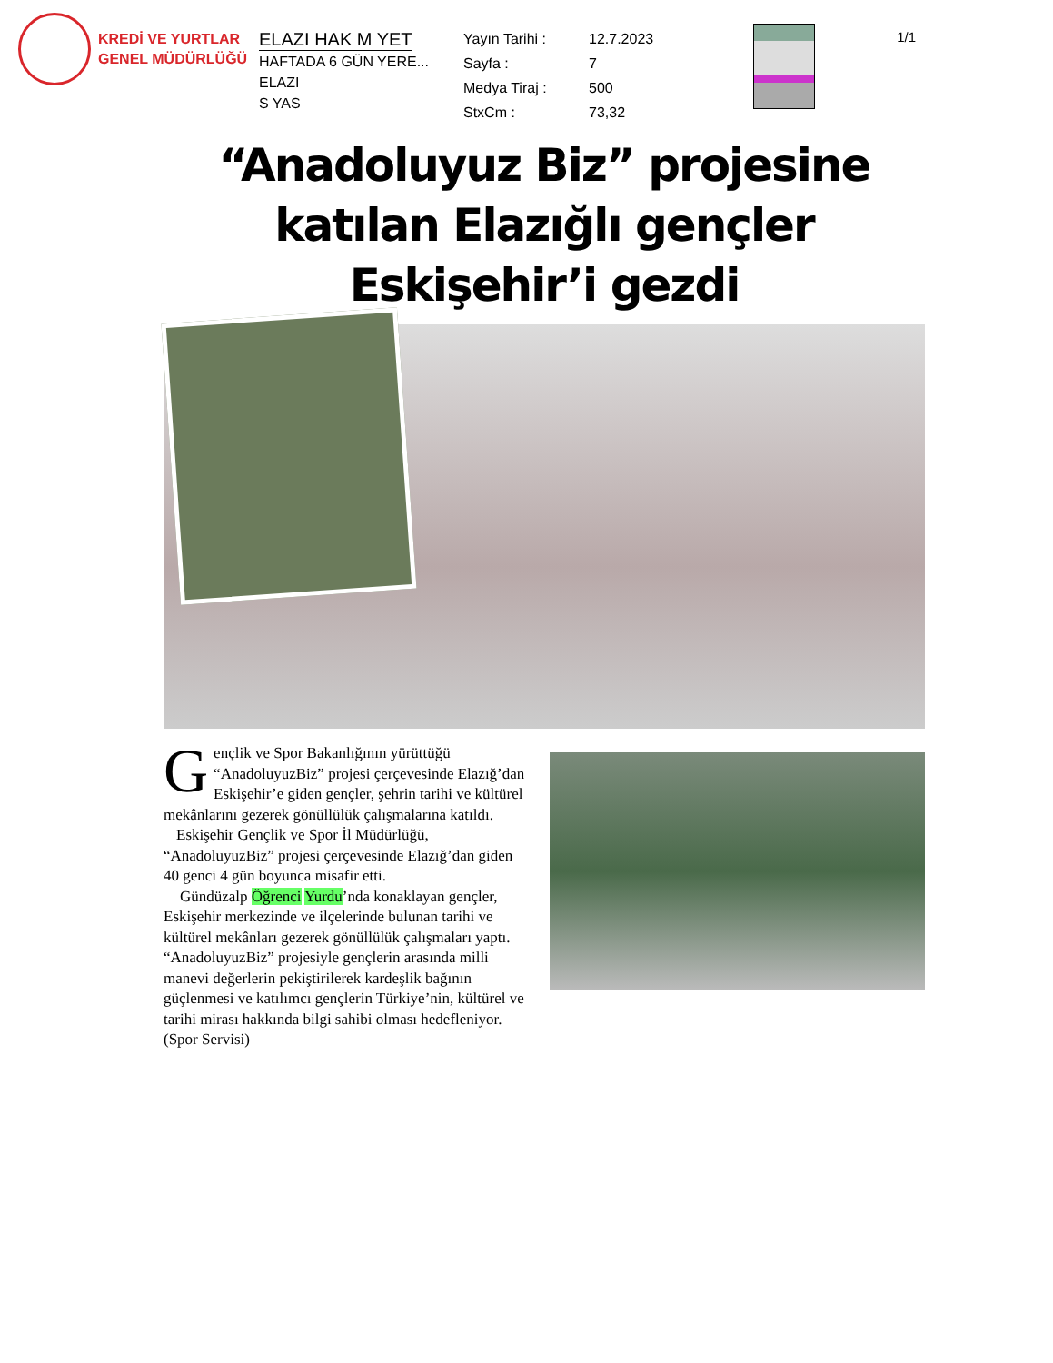KREDİ VE YURTLAR
GENEL MÜDÜRLÜĞÜ
ELAZI HAK M YET
HAFTADA 6 GÜN YERE...
ELAZI
S YAS
| Yayın Tarihi : | 12.7.2023 |
| Sayfa : | 7 |
| Medya Tiraj : | 500 |
| StxCm : | 73,32 |
1/1
“Anadoluyuz Biz” projesine katılan Elazığlı gençler Eskişehir’i gezdi
Gençlik ve Spor Bakanlığının yürüttüğü “AnadoluyuzBiz” projesi çerçevesinde Elazığ’dan Eskişehir’e giden gençler, şehrin tarihi ve kültürel mekânlarını gezerek gönüllülük çalışmalarına katıldı.
Eskişehir Gençlik ve Spor İl Müdürlüğü, “AnadoluyuzBiz” projesi çerçevesinde Elazığ’dan giden 40 genci 4 gün boyunca misafir etti.
Gündüzalp Öğrenci Yurdu’nda konaklayan gençler, Eskişehir merkezinde ve ilçelerinde bulunan tarihi ve kültürel mekânları gezerek gönüllülük çalışmaları yaptı. “AnadoluyuzBiz” projesiyle gençlerin arasında milli manevi değerlerin pekiştirilerek kardeşlik bağının güçlenmesi ve katılımcı gençlerin Türkiye’nin, kültürel ve tarihi mirası hakkında bilgi sahibi olması hedefleniyor. (Spor Servisi)